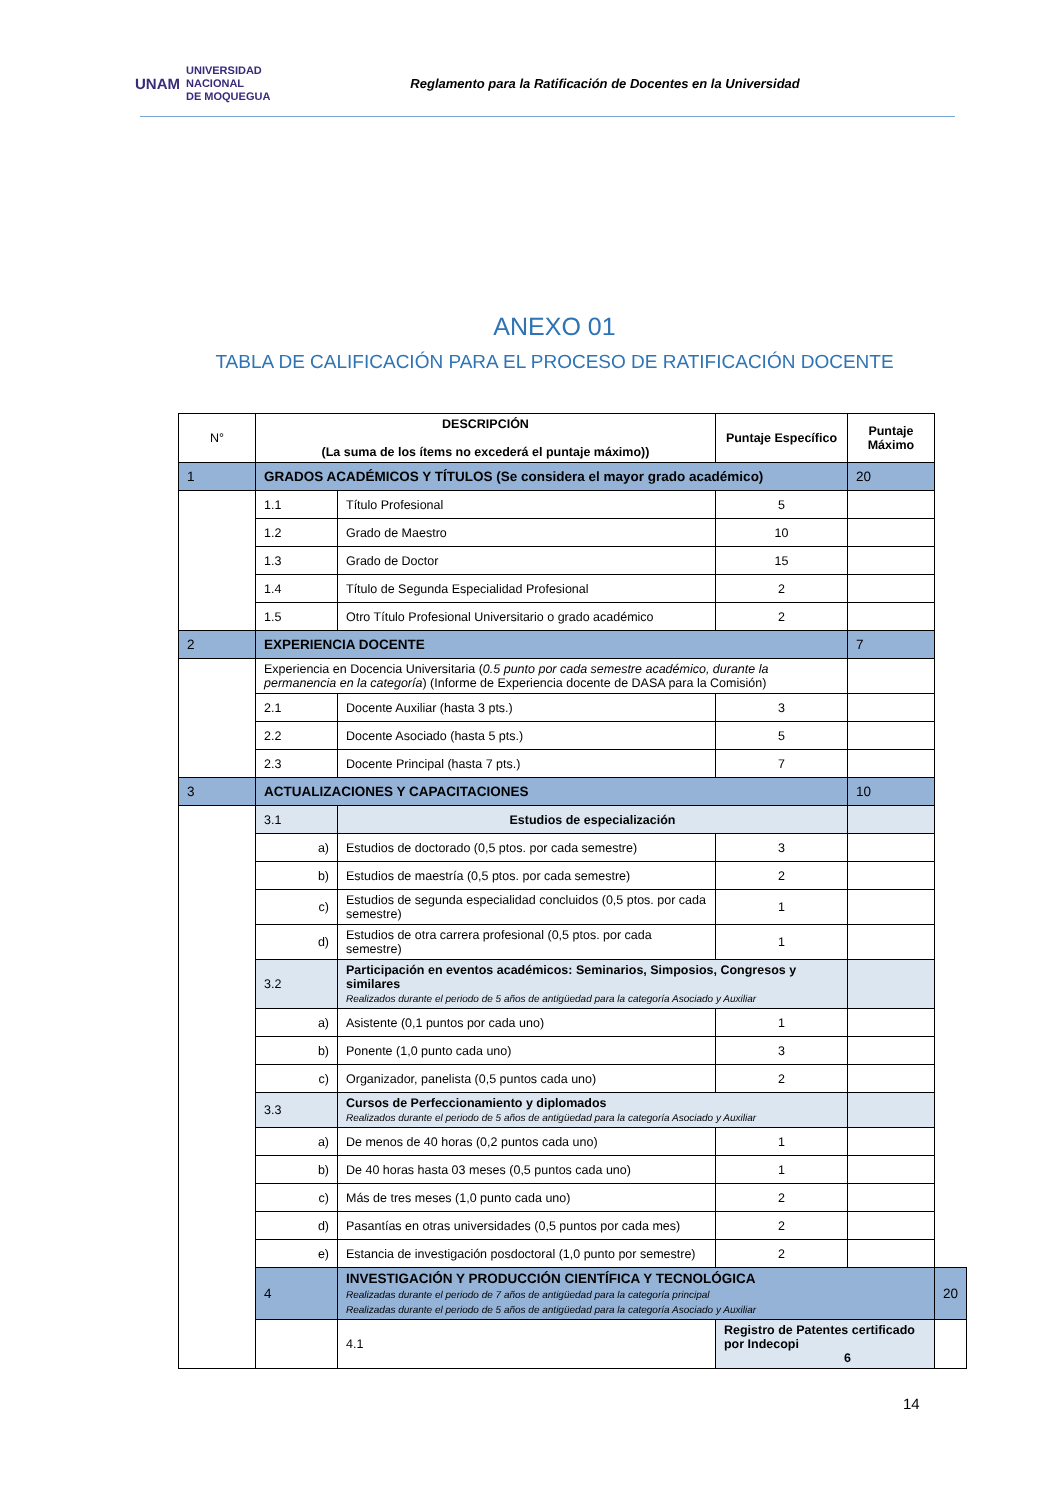UNAM UNIVERSIDAD
NACIONAL
DE MOQUEGUA
Reglamento para la Ratificación de Docentes en la Universidad
ANEXO 01
TABLA DE CALIFICACIÓN PARA EL PROCESO DE RATIFICACIÓN DOCENTE
| N° | DESCRIPCIÓN (La suma de los ítems no excederá el puntaje máximo)) | | Puntaje Específico | Puntaje Máximo | |
| --- | --- | --- | --- | --- | --- |
| 1 | GRADOS ACADÉMICOS Y TÍTULOS (Se considera el mayor grado académico) | | | 20 | |
| | 1.1 | Título Profesional | 5 | | |
| | 1.2 | Grado de Maestro | 10 | | |
| | 1.3 | Grado de Doctor | 15 | | |
| | 1.4 | Título de Segunda Especialidad Profesional | 2 | | |
| | 1.5 | Otro Título Profesional Universitario o grado académico | 2 | | |
| 2 | EXPERIENCIA DOCENTE | | | 7 | |
| | Experiencia en Docencia Universitaria ( 0.5 punto por cada semestre académico, durante la permanencia en la categoría ) (Informe de Experiencia docente de DASA para la Comisión) | | | | |
| | 2.1 | Docente Auxiliar (hasta 3 pts.) | 3 | | |
| | 2.2 | Docente Asociado (hasta 5 pts.) | 5 | | |
| | 2.3 | Docente Principal (hasta 7 pts.) | 7 | | |
| 3 | ACTUALIZACIONES Y CAPACITACIONES | | | 10 | |
| | 3.1 | Estudios de especialización | | | |
| | a) | Estudios de doctorado (0,5 ptos. por cada semestre) | 3 | | |
| | b) | Estudios de maestría (0,5 ptos. por cada semestre) | 2 | | |
| | c) | Estudios de segunda especialidad concluidos (0,5 ptos. por cada semestre) | 1 | | |
| | d) | Estudios de otra carrera profesional (0,5 ptos. por cada semestre) | 1 | | |
| | 3.2 | Participación en eventos académicos: Seminarios, Simposios, Congresos y similares Realizados durante el periodo de 5 años de antigüedad para la categoría Asociado y Auxiliar | | | |
| | a) | Asistente (0,1 puntos por cada uno) | 1 | | |
| | b) | Ponente (1,0 punto cada uno) | 3 | | |
| | c) | Organizador, panelista (0,5 puntos cada uno) | 2 | | |
| | 3.3 | Cursos de Perfeccionamiento y diplomados Realizados durante el periodo de 5 años de antigüedad para la categoría Asociado y Auxiliar | | | |
| | a) | De menos de 40 horas (0,2 puntos cada uno) | 1 | | |
| | b) | De 40 horas hasta 03 meses (0,5 puntos cada uno) | 1 | | |
| | c) | Más de tres meses (1,0 punto cada uno) | 2 | | |
| | d) | Pasantías en otras universidades (0,5 puntos por cada mes) | 2 | | |
| | e) | Estancia de investigación posdoctoral (1,0 punto por semestre) | 2 | | |
| | 4 | INVESTIGACIÓN Y PRODUCCIÓN CIENTÍFICA Y TECNOLÓGICA Realizadas durante el periodo de 7 años de antigüedad para la categoría principal Realizadas durante el periodo de 5 años de antigüedad para la categoría Asociado y Auxiliar | | | 20 |
| | | 4.1 | Registro de Patentes certificado por Indecopi 6 | | |
14